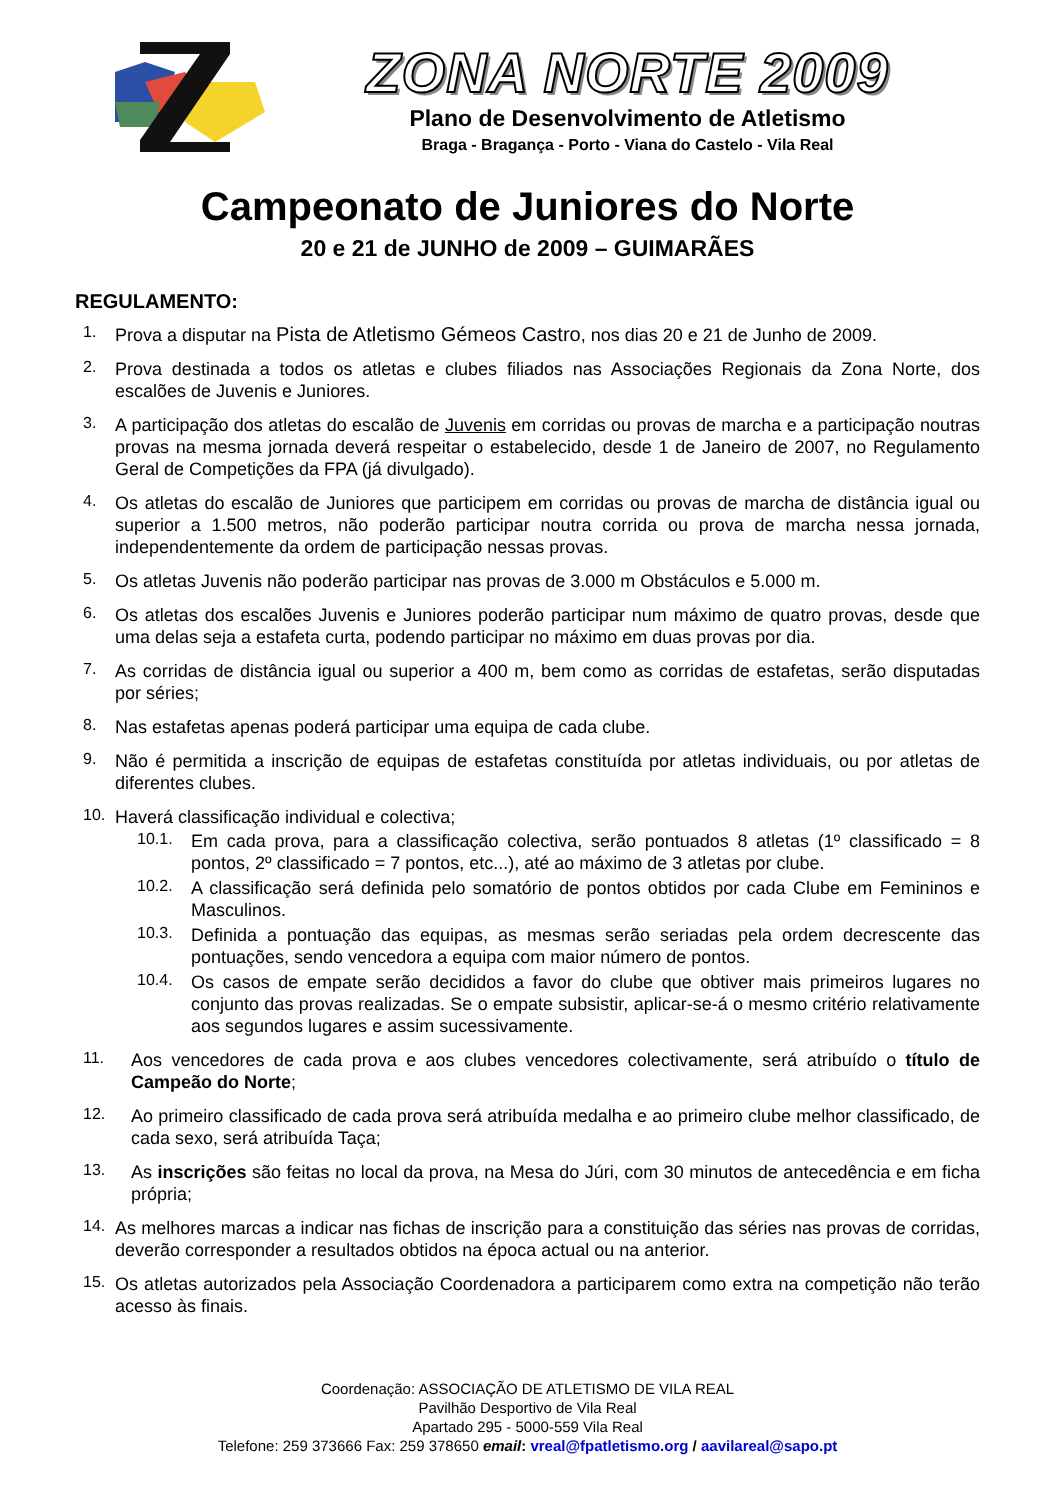ZONA NORTE 2009
Plano de Desenvolvimento de Atletismo
Braga - Bragança - Porto - Viana do Castelo - Vila Real
Campeonato de Juniores do Norte
20 e 21 de JUNHO de 2009 – GUIMARÃES
REGULAMENTO:
1.
Prova a disputar na Pista de Atletismo Gémeos Castro, nos dias 20 e 21 de Junho de 2009.
2.
Prova destinada a todos os atletas e clubes filiados nas Associações Regionais da Zona Norte, dos escalões de Juvenis e Juniores.
3.
A participação dos atletas do escalão de Juvenis em corridas ou provas de marcha e a participação noutras provas na mesma jornada deverá respeitar o estabelecido, desde 1 de Janeiro de 2007, no Regulamento Geral de Competições da FPA (já divulgado).
4.
Os atletas do escalão de Juniores que participem em corridas ou provas de marcha de distância igual ou superior a 1.500 metros, não poderão participar noutra corrida ou prova de marcha nessa jornada, independentemente da ordem de participação nessas provas.
5.
Os atletas Juvenis não poderão participar nas provas de 3.000 m Obstáculos e 5.000 m.
6.
Os atletas dos escalões Juvenis e Juniores poderão participar num máximo de quatro provas, desde que uma delas seja a estafeta curta, podendo participar no máximo em duas provas por dia.
7.
As corridas de distância igual ou superior a 400 m, bem como as corridas de estafetas, serão disputadas por séries;
8.
Nas estafetas apenas poderá participar uma equipa de cada clube.
9.
Não é permitida a inscrição de equipas de estafetas constituída por atletas individuais, ou por atletas de diferentes clubes.
10.
Haverá classificação individual e colectiva;
10.1.
Em cada prova, para a classificação colectiva, serão pontuados 8 atletas (1º classificado = 8 pontos, 2º classificado = 7 pontos, etc...), até ao máximo de 3 atletas por clube.
10.2.
A classificação será definida pelo somatório de pontos obtidos por cada Clube em Femininos e Masculinos.
10.3.
Definida a pontuação das equipas, as mesmas serão seriadas pela ordem decrescente das pontuações, sendo vencedora a equipa com maior número de pontos.
10.4.
Os casos de empate serão decididos a favor do clube que obtiver mais primeiros lugares no conjunto das provas realizadas. Se o empate subsistir, aplicar-se-á o mesmo critério relativamente aos segundos lugares e assim sucessivamente.
11.
Aos vencedores de cada prova e aos clubes vencedores colectivamente, será atribuído o título de Campeão do Norte;
12.
Ao primeiro classificado de cada prova será atribuída medalha e ao primeiro clube melhor classificado, de cada sexo, será atribuída Taça;
13.
As inscrições são feitas no local da prova, na Mesa do Júri, com 30 minutos de antecedência e em ficha própria;
14.
As melhores marcas a indicar nas fichas de inscrição para a constituição das séries nas provas de corridas, deverão corresponder a resultados obtidos na época actual ou na anterior.
15.
Os atletas autorizados pela Associação Coordenadora a participarem como extra na competição não terão acesso às finais.
Coordenação: ASSOCIAÇÃO DE ATLETISMO DE VILA REAL
Pavilhão Desportivo de Vila Real
Apartado 295 - 5000-559 Vila Real
Telefone: 259 373666 Fax: 259 378650 email: vreal@fpatletismo.org / aavilareal@sapo.pt